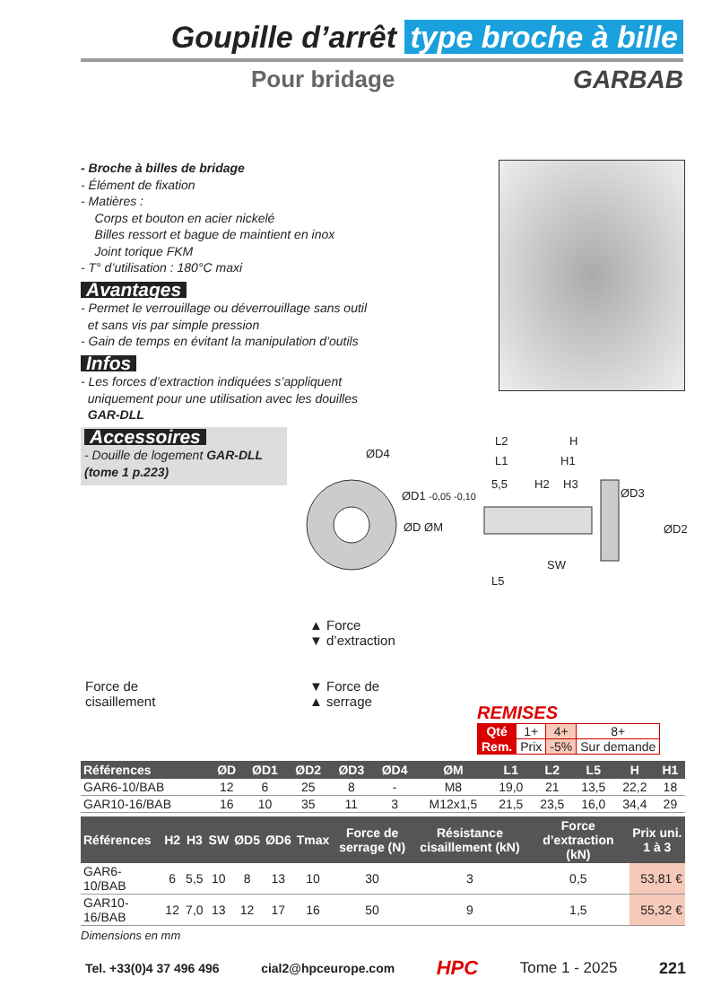Goupille d’arrêt type broche à bille
Pour bridage GARBAB
- Broche à billes de bridage
- Élément de fixation
- Matières :
Corps et bouton en acier nickelé
Billes ressort et bague de maintient en inox
Joint torique FKM
- T° d’utilisation : 180°C maxi
Avantages
- Permet le verrouillage ou déverrouillage sans outil
et sans vis par simple pression
- Gain de temps en évitant la manipulation d’outils
Infos
- Les forces d’extraction indiquées s’appliquent
uniquement pour une utilisation avec les douilles
GAR-DLL
Accessoires
- Douille de logement GAR-DLL
(tome 1 p.223)
ØD4
ØD1 -0,05 -0,10
ØD ØM
L2 H
L1 H1
5,5 H2 H3
ØD3
ØD2
SW
L5
▲ Force
▼ d’extraction
Force de
cisaillement
▼ Force de
▲ serrage
REMISES
| Qté | 1+ | 4+ | 8+ |
| Rem. | Prix | -5% | Sur demande |
| Références | ØD | ØD1 | ØD2 | ØD3 | ØD4 | ØM | L1 | L2 | L5 | H | H1 |
| --- | --- | --- | --- | --- | --- | --- | --- | --- | --- | --- | --- |
| GAR6-10/BAB | 12 | 6 | 25 | 8 | - | M8 | 19,0 | 21 | 13,5 | 22,2 | 18 |
| GAR10-16/BAB | 16 | 10 | 35 | 11 | 3 | M12x1,5 | 21,5 | 23,5 | 16,0 | 34,4 | 29 |
| Références | H2 | H3 | SW | ØD5 | ØD6 | Tmax | Force de serrage (N) | Résistance cisaillement (kN) | Force d’extraction (kN) | Prix uni. 1 à 3 |
| --- | --- | --- | --- | --- | --- | --- | --- | --- | --- | --- |
| GAR6-10/BAB | 6 | 5,5 | 10 | 8 | 13 | 10 | 30 | 3 | 0,5 | 53,81 € |
| GAR10-16/BAB | 12 | 7,0 | 13 | 12 | 17 | 16 | 50 | 9 | 1,5 | 55,32 € |
Dimensions en mm
Tel. +33(0)4 37 496 496 cial2@hpceurope.com HPC Tome 1 - 2025 221